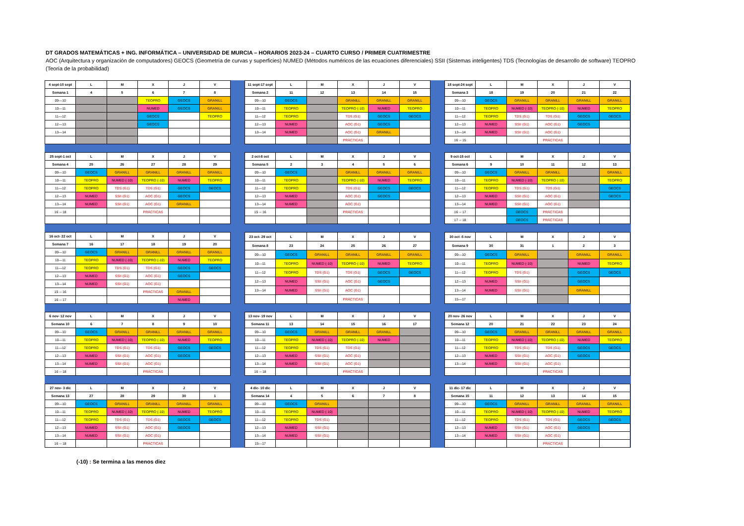DT GRADOS MATEMÁTICAS + ING. INFORMÁTICA – UNIVERSIDAD DE MURCIA – HORARIOS 2023-24 – CUARTO CURSO / PRIMER CUATRIMESTRE
AOC (Arquitectura y organización de computadores) GEOCS (Geometría de curvas y superficies) NUMED (Métodos numéricos de las ecuaciones diferenciales) SSII (Sistemas inteligentes) TDS (Tecnologías de desarrollo de software) TEOPRO (Teoría de la probabilidad)
| 4 sept-10 sept | L | M | X | J | V |
| --- | --- | --- | --- | --- | --- |
| Semana 1 | 4 | 5 | 6 | 7 | 8 |
| 09—10 | | | TEOPRO | GEOCS | GRANILL |
| 10—11 | | | NUMED | GEOCS | GRANILL |
| 11—12 | | | GEOCS | | TEOPRO |
| 12—13 | | | GEOCS | | |
| 13—14 | | | | | |
| 11 sept-17 sept | L | M | X | J | V |
| --- | --- | --- | --- | --- | --- |
| Semana 2 | 11 | 12 | 13 | 14 | 15 |
| 09—10 | GEOCS | | GRANILL | GRANILL | GRANILL |
| 10—11 | TEOPRO | | TEOPRO (-10) | NUMED | TEOPRO |
| 11—12 | TEOPRO | | TDS (G1) | GEOCS | GEOCS |
| 12—13 | NUMED | | AOC (G1) | GEOCS | |
| 13—14 | NUMED | | AOC (G1) | GRANILL | |
| | | | PRÁCTICAS | | |
| 18 sept-24 sept | L | M | X | J | V |
| --- | --- | --- | --- | --- | --- |
| Semana 3 | 18 | 19 | 20 | 21 | 22 |
| 09—10 | GEOCS | GRANILL | GRANILL | GRANILL | GRANILL |
| 10—11 | TEOPRO | NUMED (-10) | TEOPRO (-10) | NUMED | TEOPRO |
| 11—12 | TEOPRO | TDS (G1) | TDS (G1) | GEOCS | GEOCS |
| 12—13 | NUMED | SSII (G1) | AOC (G1) | GEOCS | |
| 13—14 | NUMED | SSII (G1) | AOC (G1) | | |
| 16 -- 15 | | | PRÁCTICAS | | |
| 25 sept-1 oct | L | M | X | J | V |
| --- | --- | --- | --- | --- | --- |
| Semana 4 | 25 | 26 | 27 | 28 | 29 |
| 09—10 | GEOCS | GRANILL | GRANILL | GRANILL | GRANILL |
| 10—11 | TEOPRO | NUMED (-10) | TEOPRO (-10) | NUMED | TEOPRO |
| 11—12 | TEOPRO | TDS (G1) | TDS (G1) | GEOCS | GEOCS |
| 12—13 | NUMED | SSII (G1) | AOC (G1) | GEOCS | |
| 13—14 | NUMED | SSII (G1) | AOC (G1) | GRANILL | |
| 16 -- 18 | | | PRÁCTICAS | | |
| 2 oct-8 oct | L | M | X | J | V |
| --- | --- | --- | --- | --- | --- |
| Semana 5 | 2 | 3 | 4 | 5 | 6 |
| 09—10 | GEOCS | | GRANILL | GRANILL | GRANILL |
| 10—11 | TEOPRO | | TEOPRO (-10) | NUMED | TEOPRO |
| 11—12 | TEOPRO | | TDS (G1) | GEOCS | GEOCS |
| 12—13 | NUMED | | AOC (G1) | GEOCS | |
| 13—14 | NUMED | | AOC (G1) | | |
| 15 -- 16 | | | PRÁCTICAS | | |
| 9 oct-15 oct | L | M | X | J | V |
| --- | --- | --- | --- | --- | --- |
| Semana 6 | 9 | 10 | 11 | 12 | 13 |
| 09—10 | GEOCS | GRANILL | GRANILL | | GRANILL |
| 10—11 | TEOPRO | NUMED (-10) | TEOPRO (-10) | | TEOPRO |
| 11—12 | TEOPRO | TDS (G1) | TDS (G1) | | GEOCS |
| 12—13 | NUMED | SSII (G1) | AOC (G1) | | GEOCS |
| 13—14 | NUMED | SSII (G1) | AOC (G1) | | |
| 16 -- 17 | | GEOCS | PRÁCTICAS | | |
| 17 -- 18 | | GEOCS | PRÁCTICAS | | |
| 16 oct- 22 oct | L | M | X | J | V |
| --- | --- | --- | --- | --- | --- |
| Semana 7 | 16 | 17 | 18 | 19 | 20 |
| 09—10 | GEOCS | GRANILL | GRANILL | GRANILL | GRANILL |
| 10—11 | TEOPRO | NUMED (-10) | TEOPRO (-10) | NUMED | TEOPRO |
| 11—12 | TEOPRO | TDS (G1) | TDS (G1) | GEOCS | GEOCS |
| 12—13 | NUMED | SSII (G1) | AOC (G1) | GEOCS | |
| 13—14 | NUMED | SSII (G1) | AOC (G1) | | |
| 15 -- 16 | | | PRÁCTICAS | GRANILL | |
| 16 -- 17 | | | | NUMED | |
| 23 oct- 29 oct | L | M | X | J | V |
| --- | --- | --- | --- | --- | --- |
| Semana 8 | 23 | 24 | 25 | 26 | 27 |
| 09—10 | GEOCS | GRANILL | GRANILL | GRANILL | GRANILL |
| 10—11 | TEOPRO | NUMED (-10) | TEOPRO (-10) | NUMED | TEOPRO |
| 11—12 | TEOPRO | TDS (G1) | TDS (G1) | GEOCS | GEOCS |
| 12—13 | NUMED | SSII (G1) | AOC (G1) | GEOCS | |
| 13—14 | NUMED | SSII (G1) | AOC (G1) | | |
| | | | PRÁCTICAS | | |
| 30 oct -5 nov | L | M | X | J | V |
| --- | --- | --- | --- | --- | --- |
| Semana 9 | 30 | 31 | 1 | 2 | 3 |
| 09—10 | GEOCS | GRANILL | | GRANILL | GRANILL |
| 10—11 | TEOPRO | NUMED (-10) | | NUMED | TEOPRO |
| 11—12 | TEOPRO | TDS (G1) | | GEOCS | GEOCS |
| 12—13 | NUMED | SSII (G1) | | GEOCS | |
| 13—14 | NUMED | SSII (G1) | | GRANILL | |
| 15—17 | | | | | |
| 6 nov- 12 nov | L | M | X | J | V |
| --- | --- | --- | --- | --- | --- |
| Semana 10 | 6 | 7 | 8 | 9 | 10 |
| 09—10 | GEOCS | GRANILL | GRANILL | GRANILL | GRANILL |
| 10—11 | TEOPRO | NUMED (-10) | TEOPRO (-10) | NUMED | TEOPRO |
| 11—12 | TEOPRO | TDS (G1) | TDS (G1) | GEOCS | GEOCS |
| 12—13 | NUMED | SSII (G1) | AOC (G1) | GEOCS | |
| 13—14 | NUMED | SSII (G1) | AOC (G1) | | |
| 16 -- 18 | | | PRÁCTICAS | | |
| 13 nov- 19 nov | L | M | X | J | V |
| --- | --- | --- | --- | --- | --- |
| Semana 11 | 13 | 14 | 15 | 16 | 17 |
| 09—10 | GEOCS | GRANILL | GRANILL | GRANILL | |
| 10—11 | TEOPRO | NUMED (-10) | TEOPRO (-10) | NUMED | |
| 11—12 | TEOPRO | TDS (G1) | TDS (G1) | | |
| 12—13 | NUMED | SSII (G1) | AOC (G1) | | |
| 13—14 | NUMED | SSII (G1) | AOC (G1) | | |
| 16 -- 18 | | | PRÁCTICAS | | |
| 20 nov- 26 nov | L | M | X | J | V |
| --- | --- | --- | --- | --- | --- |
| Semana 12 | 20 | 21 | 22 | 23 | 24 |
| 09—10 | GEOCS | GRANILL | GRANILL | GRANILL | GRANILL |
| 10—11 | TEOPRO | NUMED (-10) | TEOPRO (-10) | NUMED | TEOPRO |
| 11—12 | TEOPRO | TDS (G1) | TDS (G1) | GEOCS | GEOCS |
| 12—13 | NUMED | SSII (G1) | AOC (G1) | GEOCS | |
| 13—14 | NUMED | SSII (G1) | AOC (G1) | | |
| | | | PRÁCTICAS | | |
| 27 nov- 3 dic | L | M | X | J | V |
| --- | --- | --- | --- | --- | --- |
| Semana 13 | 27 | 28 | 29 | 30 | 1 |
| 09—10 | GEOCS | GRANILL | GRANILL | GRANILL | GRANILL |
| 10—11 | TEOPRO | NUMED (-10) | TEOPRO (-10) | NUMED | TEOPRO |
| 11—12 | TEOPRO | TDS (G1) | TDS (G1) | GEOCS | GEOCS |
| 12—13 | NUMED | SSII (G1) | AOC (G1) | GEOCS | |
| 13—14 | NUMED | SSII (G1) | AOC (G1) | | |
| 16 -- 18 | | | PRÁCTICAS | | |
| 4 dic- 10 dic | L | M | X | J | V |
| --- | --- | --- | --- | --- | --- |
| Semana 14 | 4 | 5 | 6 | 7 | 8 |
| 09—10 | GEOCS | GRANILL | | | |
| 10—11 | TEOPRO | NUMED (-10) | | | |
| 11—12 | TEOPRO | TDS (G1) | | | |
| 12—13 | NUMED | SSII (G1) | | | |
| 13—14 | NUMED | SSII (G1) | | | |
| 15—17 | | | | | |
| 11 dic- 17 dic | L | M | X | J | V |
| --- | --- | --- | --- | --- | --- |
| Semana 15 | 11 | 12 | 13 | 14 | 15 |
| 09—10 | GEOCS | GRANILL | GRANILL | GRANILL | GRANILL |
| 10—11 | TEOPRO | NUMED (-10) | TEOPRO (-10) | NUMED | TEOPRO |
| 11—12 | TEOPRO | TDS (G1) | TDS (G1) | GEOCS | GEOCS |
| 12—13 | NUMED | SSII (G1) | AOC (G1) | GEOCS | |
| 13—14 | NUMED | SSII (G1) | AOC (G1) | | |
| | | | PRÁCTICAS | | |
(-10) : Se termina a las menos diez